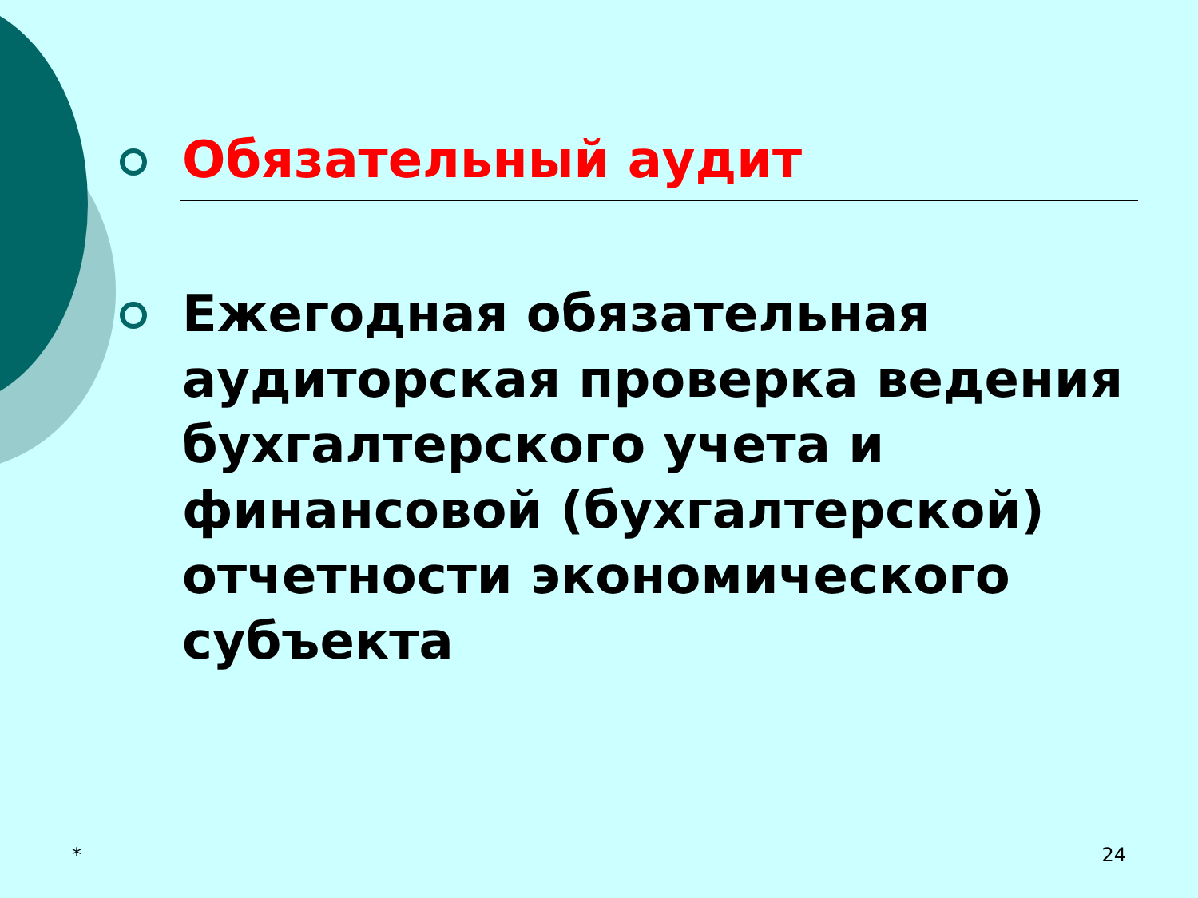Обязательный аудит
Ежегодная обязательная аудиторская проверка ведения бухгалтерского учета и финансовой (бухгалтерской) отчетности экономического субъекта
* 24